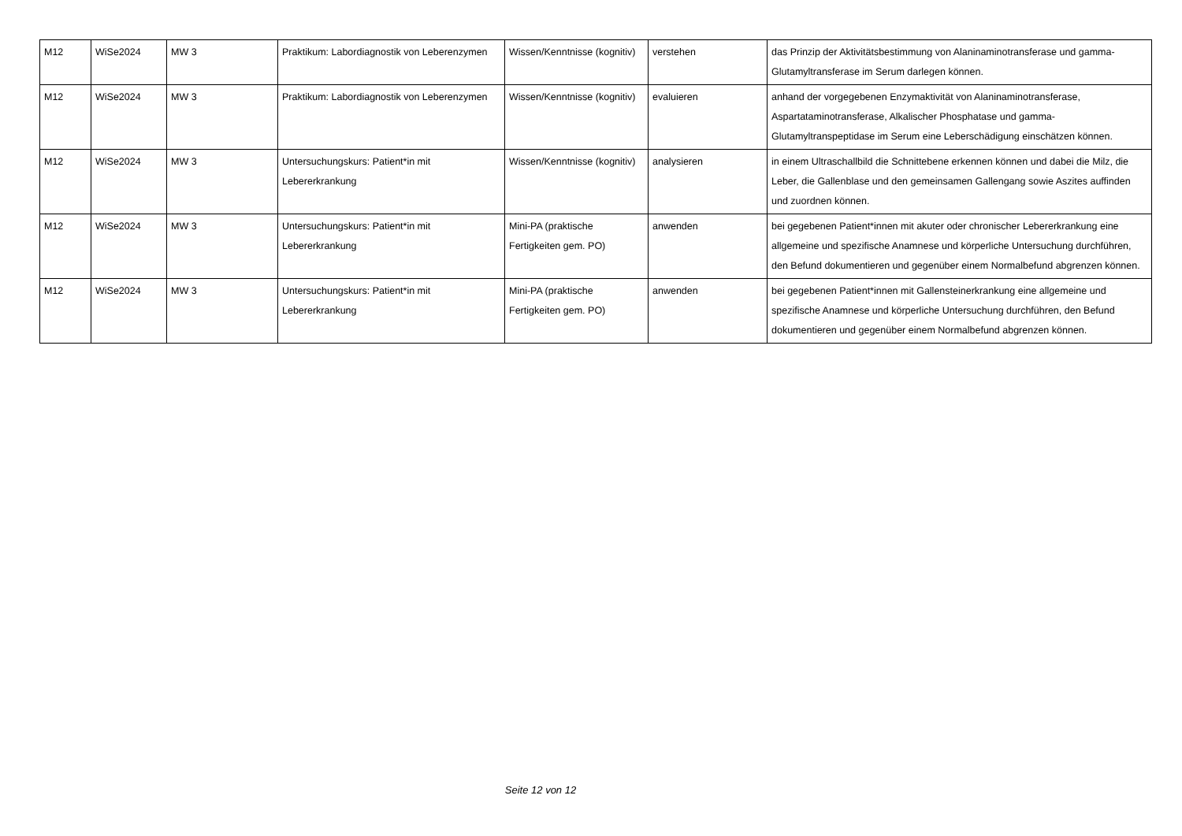| M12 | WiSe2024 | MW 3 | Praktikum: Labordiagnostik von Leberenzymen | Wissen/Kenntnisse (kognitiv) | verstehen | das Prinzip der Aktivitätsbestimmung von Alaninaminotransferase und gamma-Glutamyltransferase im Serum darlegen können. |
| M12 | WiSe2024 | MW 3 | Praktikum: Labordiagnostik von Leberenzymen | Wissen/Kenntnisse (kognitiv) | evaluieren | anhand der vorgegebenen Enzymaktivität von Alaninaminotransferase, Aspartataminotransferase, Alkalischer Phosphatase und gamma-Glutamyltranspeptidase im Serum eine Leberschädigung einschätzen können. |
| M12 | WiSe2024 | MW 3 | Untersuchungskurs: Patient*in mit Lebererkrankung | Wissen/Kenntnisse (kognitiv) | analysieren | in einem Ultraschallbild die Schnittebene erkennen können und dabei die Milz, die Leber, die Gallenblase und den gemeinsamen Gallengang sowie Aszites auffinden und zuordnen können. |
| M12 | WiSe2024 | MW 3 | Untersuchungskurs: Patient*in mit Lebererkrankung | Mini-PA (praktische Fertigkeiten gem. PO) | anwenden | bei gegebenen Patient*innen mit akuter oder chronischer Lebererkrankung eine allgemeine und spezifische Anamnese und körperliche Untersuchung durchführen, den Befund dokumentieren und gegenüber einem Normalbefund abgrenzen können. |
| M12 | WiSe2024 | MW 3 | Untersuchungskurs: Patient*in mit Lebererkrankung | Mini-PA (praktische Fertigkeiten gem. PO) | anwenden | bei gegebenen Patient*innen mit Gallensteinerkrankung eine allgemeine und spezifische Anamnese und körperliche Untersuchung durchführen, den Befund dokumentieren und gegenüber einem Normalbefund abgrenzen können. |
Seite 12 von 12